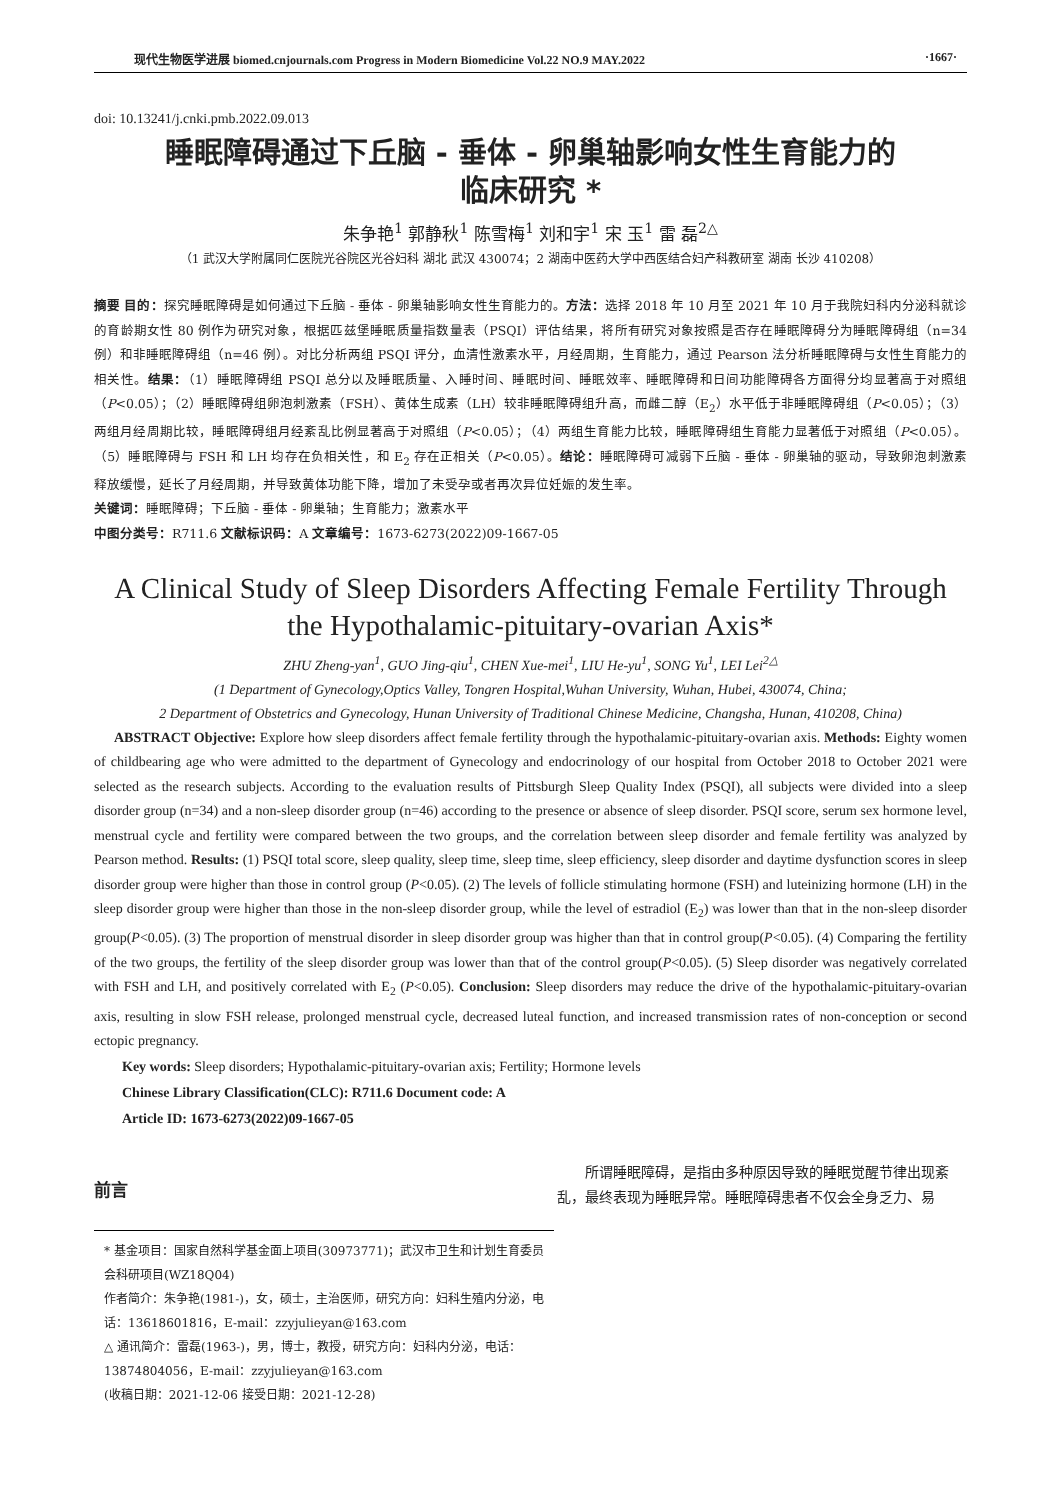现代生物医学进展 biomed.cnjournals.com Progress in Modern Biomedicine Vol.22 NO.9 MAY.2022 ·1667·
doi: 10.13241/j.cnki.pmb.2022.09.013
睡眠障碍通过下丘脑 - 垂体 - 卵巢轴影响女性生育能力的
临床研究 *
朱争艳<sup>1</sup> 郭静秋<sup>1</sup> 陈雪梅<sup>1</sup> 刘和宇<sup>1</sup> 宋 玉<sup>1</sup> 雷 磊<sup>2△</sup>
（1 武汉大学附属同仁医院光谷院区光谷妇科 湖北 武汉 430074；2 湖南中医药大学中西医结合妇产科教研室 湖南 长沙 410208）
摘要 目的：探究睡眠障碍是如何通过下丘脑 - 垂体 - 卵巢轴影响女性生育能力的。方法：选择 2018 年 10 月至 2021 年 10 月于我院妇科内分泌科就诊的育龄期女性 80 例作为研究对象，根据匹兹堡睡眠质量指数量表（PSQI）评估结果，将所有研究对象按照是否存在睡眠障碍分为睡眠障碍组（n=34 例）和非睡眠障碍组（n=46 例）。对比分析两组 PSQI 评分，血清性激素水平，月经周期，生育能力，通过 Pearson 法分析睡眠障碍与女性生育能力的相关性。结果：（1）睡眠障碍组 PSQI 总分以及睡眠质量、入睡时间、睡眠时间、睡眠效率、睡眠障碍和日间功能障碍各方面得分均显著高于对照组（P<0.05）；（2）睡眠障碍组卵泡刺激素（FSH）、黄体生成素（LH）较非睡眠障碍组升高，而雌二醇（E<sub>2</sub>）水平低于非睡眠障碍组（P<0.05）；（3）两组月经周期比较，睡眠障碍组月经紊乱比例显著高于对照组（P<0.05）；（4）两组生育能力比较，睡眠障碍组生育能力显著低于对照组（P<0.05）。（5）睡眠障碍与 FSH 和 LH 均存在负相关性，和 E<sub>2</sub> 存在正相关（P<0.05）。结论：睡眠障碍可减弱下丘脑 - 垂体 - 卵巢轴的驱动，导致卵泡刺激素释放缓慢，延长了月经周期，并导致黄体功能下降，增加了未受孕或者再次异位妊娠的发生率。
关键词：睡眠障碍；下丘脑 - 垂体 - 卵巢轴；生育能力；激素水平
中图分类号：R711.6 文献标识码：A 文章编号：1673-6273(2022)09-1667-05
A Clinical Study of Sleep Disorders Affecting Female Fertility Through
the Hypothalamic-pituitary-ovarian Axis*
ZHU Zheng-yan<sup>1</sup>, GUO Jing-qiu<sup>1</sup>, CHEN Xue-mei<sup>1</sup>, LIU He-yu<sup>1</sup>, SONG Yu<sup>1</sup>, LEI Lei<sup>2△</sup>
(1 Department of Gynecology,Optics Valley, Tongren Hospital,Wuhan University, Wuhan, Hubei, 430074, China;
2 Department of Obstetrics and Gynecology, Hunan University of Traditional Chinese Medicine, Changsha, Hunan, 410208, China)
ABSTRACT Objective: Explore how sleep disorders affect female fertility through the hypothalamic-pituitary-ovarian axis. Methods: Eighty women of childbearing age who were admitted to the department of Gynecology and endocrinology of our hospital from October 2018 to October 2021 were selected as the research subjects. According to the evaluation results of Pittsburgh Sleep Quality Index (PSQI), all subjects were divided into a sleep disorder group (n=34) and a non-sleep disorder group (n=46) according to the presence or absence of sleep disorder. PSQI score, serum sex hormone level, menstrual cycle and fertility were compared between the two groups, and the correlation between sleep disorder and female fertility was analyzed by Pearson method. Results: (1) PSQI total score, sleep quality, sleep time, sleep time, sleep efficiency, sleep disorder and daytime dysfunction scores in sleep disorder group were higher than those in control group (P<0.05). (2) The levels of follicle stimulating hormone (FSH) and luteinizing hormone (LH) in the sleep disorder group were higher than those in the non-sleep disorder group, while the level of estradiol (E<sub>2</sub>) was lower than that in the non-sleep disorder group(P<0.05). (3) The proportion of menstrual disorder in sleep disorder group was higher than that in control group(P<0.05). (4) Comparing the fertility of the two groups, the fertility of the sleep disorder group was lower than that of the control group(P<0.05). (5) Sleep disorder was negatively correlated with FSH and LH, and positively correlated with E<sub>2</sub> (P<0.05). Conclusion: Sleep disorders may reduce the drive of the hypothalamic-pituitary-ovarian axis, resulting in slow FSH release, prolonged menstrual cycle, decreased luteal function, and increased transmission rates of non-conception or second ectopic pregnancy.
Key words: Sleep disorders; Hypothalamic-pituitary-ovarian axis; Fertility; Hormone levels
Chinese Library Classification(CLC): R711.6 Document code: A
Article ID: 1673-6273(2022)09-1667-05
前言
所谓睡眠障碍，是指由多种原因导致的睡眠觉醒节律出现紊乱，最终表现为睡眠异常。睡眠障碍患者不仅会全身乏力、易
* 基金项目：国家自然科学基金面上项目(30973771)；武汉市卫生和计划生育委员会科研项目(WZ18Q04)
作者简介：朱争艳(1981-)，女，硕士，主治医师，研究方向：妇科生殖内分泌，电话：13618601816，E-mail：zzyjulieyan@163.com
△ 通讯简介：雷磊(1963-)，男，博士，教授，研究方向：妇科内分泌，电话：13874804056，E-mail：zzyjulieyan@163.com
(收稿日期：2021-12-06 接受日期：2021-12-28)